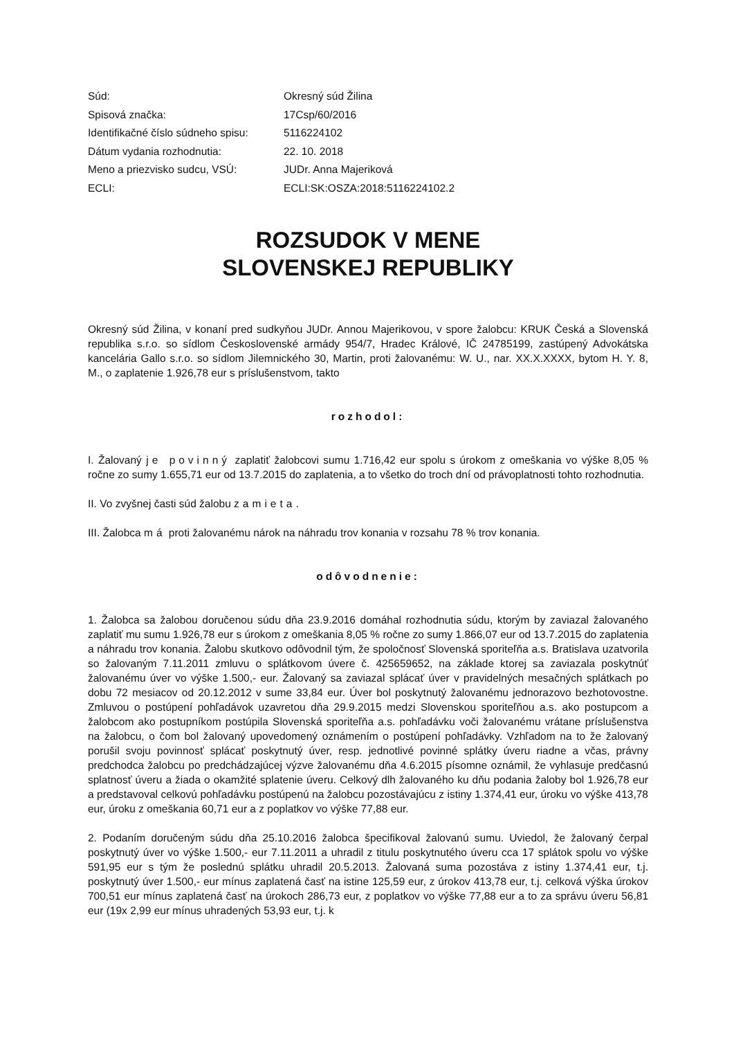| Súd: | Okresný súd Žilina |
| Spisová značka: | 17Csp/60/2016 |
| Identifikačné číslo súdneho spisu: | 5116224102 |
| Dátum vydania rozhodnutia: | 22. 10. 2018 |
| Meno a priezvisko sudcu, VSÚ: | JUDr. Anna Majeriková |
| ECLI: | ECLI:SK:OSZA:2018:5116224102.2 |
ROZSUDOK V MENE
SLOVENSKEJ REPUBLIKY
Okresný súd Žilina, v konaní pred sudkyňou JUDr. Annou Majerikovou, v spore žalobcu: KRUK Česká a Slovenská republika s.r.o. so sídlom Československé armády 954/7, Hradec Králové, IČ 24785199, zastúpený Advokátska kancelária Gallo s.r.o. so sídlom Jilemnického 30, Martin, proti žalovanému: W. U., nar. XX.X.XXXX, bytom H. Y. 8, M., o zaplatenie 1.926,78 eur s príslušenstvom, takto
rozhodol:
I. Žalovaný je povinný zaplatiť žalobcovi sumu 1.716,42 eur spolu s úrokom z omeškania vo výške 8,05 % ročne zo sumy 1.655,71 eur od 13.7.2015 do zaplatenia, a to všetko do troch dní od právoplatnosti tohto rozhodnutia.
II. Vo zvyšnej časti súd žalobu zamieta.
III. Žalobca má proti žalovanému nárok na náhradu trov konania v rozsahu 78 % trov konania.
odôvodnenie:
1. Žalobca sa žalobou doručenou súdu dňa 23.9.2016 domáhal rozhodnutia súdu, ktorým by zaviazal žalovaného zaplatiť mu sumu 1.926,78 eur s úrokom z omeškania 8,05 % ročne zo sumy 1.866,07 eur od 13.7.2015 do zaplatenia a náhradu trov konania. Žalobu skutkovo odôvodnil tým, že spoločnosť Slovenská sporiteľňa a.s. Bratislava uzatvorila so žalovaným 7.11.2011 zmluvu o splátkovom úvere č. 425659652, na základe ktorej sa zaviazala poskytnúť žalovanému úver vo výške 1.500,- eur. Žalovaný sa zaviazal splácať úver v pravidelných mesačných splátkach po dobu 72 mesiacov od 20.12.2012 v sume 33,84 eur. Úver bol poskytnutý žalovanému jednorazovo bezhotovostne. Zmluvou o postúpení pohľadávok uzavretou dňa 29.9.2015 medzi Slovenskou sporiteľňou a.s. ako postupcom a žalobcom ako postupníkom postúpila Slovenská sporiteľňa a.s. pohľadávku voči žalovanému vrátane príslušenstva na žalobcu, o čom bol žalovaný upovedomený oznámením o postúpení pohľadávky. Vzhľadom na to že žalovaný porušil svoju povinnosť splácať poskytnutý úver, resp. jednotlivé povinné splátky úveru riadne a včas, právny predchodca žalobcu po predchádzajúcej výzve žalovanému dňa 4.6.2015 písomne oznámil, že vyhlasuje predčasnú splatnosť úveru a žiada o okamžité splatenie úveru. Celkový dlh žalovaného ku dňu podania žaloby bol 1.926,78 eur a predstavoval celkovú pohľadávku postúpenú na žalobcu pozostávajúcu z istiny 1.374,41 eur, úroku vo výške 413,78 eur, úroku z omeškania 60,71 eur a z poplatkov vo výške 77,88 eur.
2. Podaním doručeným súdu dňa 25.10.2016 žalobca špecifikoval žalovanú sumu. Uviedol, že žalovaný čerpal poskytnutý úver vo výške 1.500,- eur 7.11.2011 a uhradil z titulu poskytnutého úveru cca 17 splátok spolu vo výške 591,95 eur s tým že poslednú splátku uhradil 20.5.2013. Žalovaná suma pozostáva z istiny 1.374,41 eur, t.j. poskytnutý úver 1.500,- eur mínus zaplatená časť na istine 125,59 eur, z úrokov 413,78 eur, t.j. celková výška úrokov 700,51 eur mínus zaplatená časť na úrokoch 286,73 eur, z poplatkov vo výške 77,88 eur a to za správu úveru 56,81 eur (19x 2,99 eur mínus uhradených 53,93 eur, t.j. k